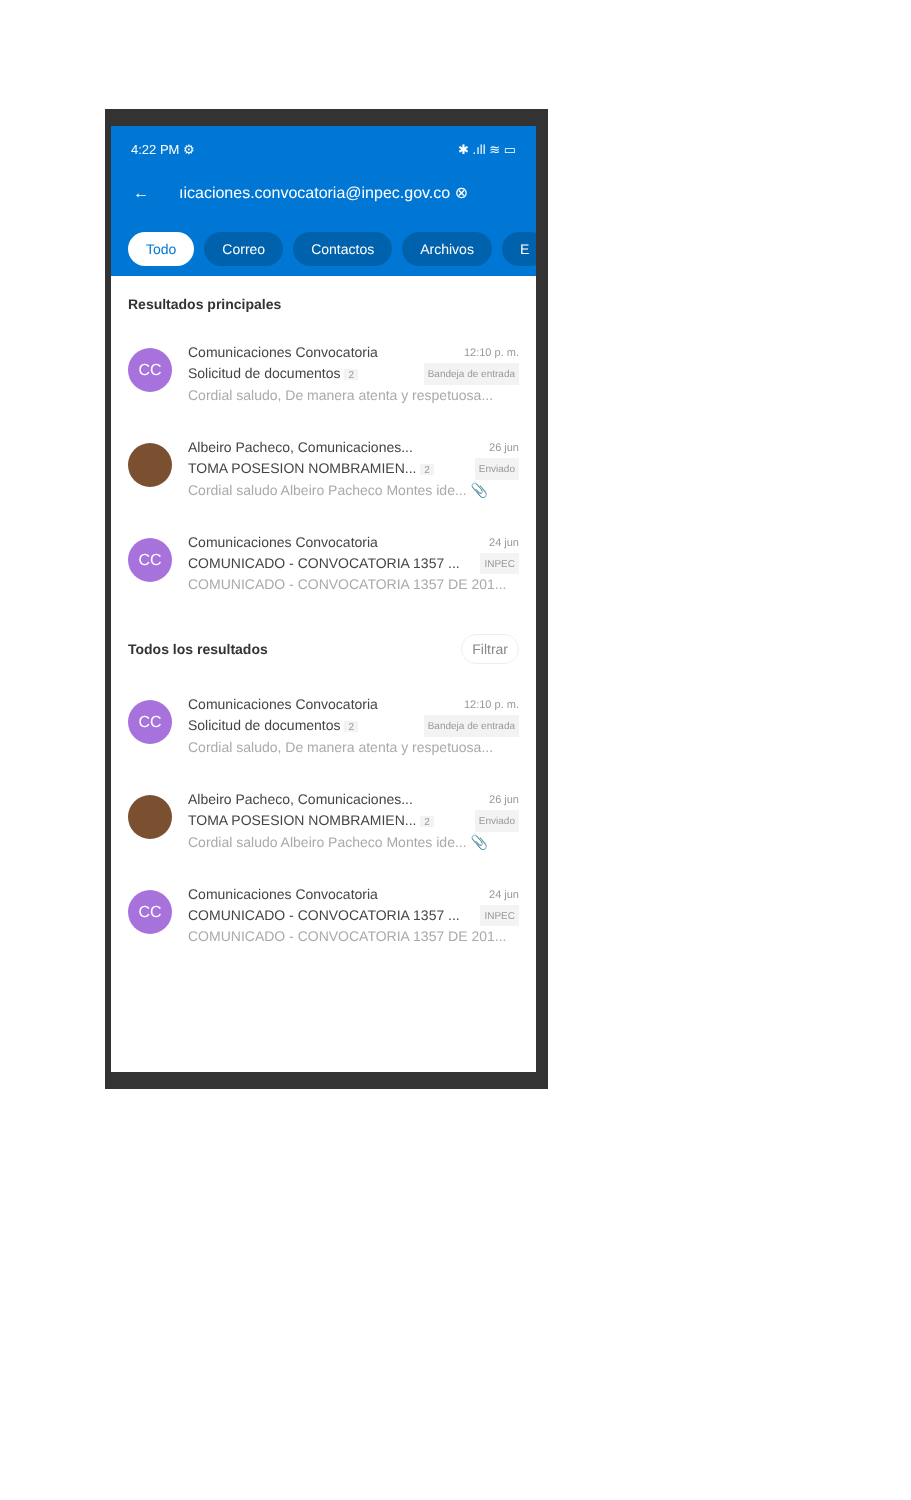4:22 PM ⚙ ✱ .ıll ≋ ▭
← ıicaciones.convocatoria@inpec.gov.co ⊗
Todo Correo Contactos Archivos E
Resultados principales
CC
Comunicaciones Convocatoria 12:10 p. m.
Solicitud de documentos 2 Bandeja de entrada
Cordial saludo, De manera atenta y respetuosa...
Albeiro Pacheco, Comunicaciones... 26 jun
TOMA POSESION NOMBRAMIEN... 2 Enviado
Cordial saludo Albeiro Pacheco Montes ide... 📎
CC
Comunicaciones Convocatoria 24 jun
COMUNICADO - CONVOCATORIA 1357 ... INPEC
COMUNICADO - CONVOCATORIA 1357 DE 201...
Todos los resultados Filtrar
CC
Comunicaciones Convocatoria 12:10 p. m.
Solicitud de documentos 2 Bandeja de entrada
Cordial saludo, De manera atenta y respetuosa...
Albeiro Pacheco, Comunicaciones... 26 jun
TOMA POSESION NOMBRAMIEN... 2 Enviado
Cordial saludo Albeiro Pacheco Montes ide... 📎
CC
Comunicaciones Convocatoria 24 jun
COMUNICADO - CONVOCATORIA 1357 ... INPEC
COMUNICADO - CONVOCATORIA 1357 DE 201...